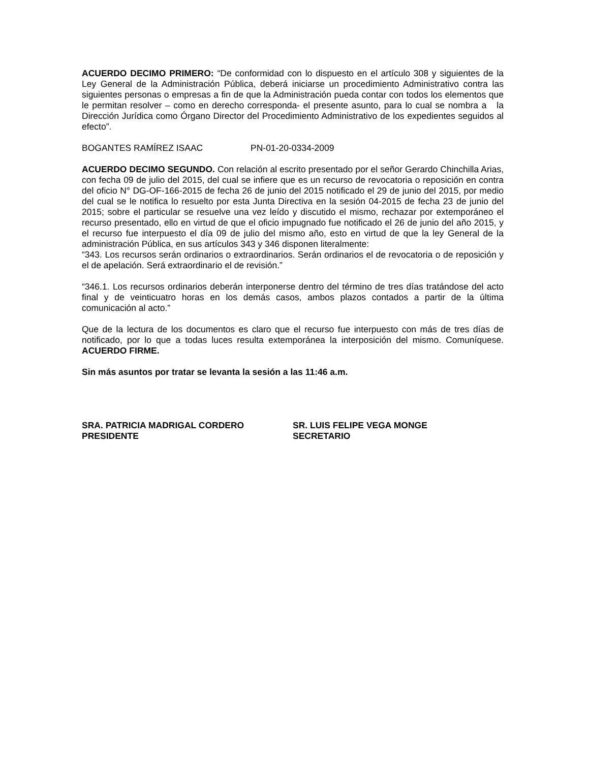ACUERDO DECIMO PRIMERO: “De conformidad con lo dispuesto en el artículo 308 y siguientes de la Ley General de la Administración Pública, deberá iniciarse un procedimiento Administrativo contra las siguientes personas o empresas a fin de que la Administración pueda contar con todos los elementos que le permitan resolver – como en derecho corresponda- el presente asunto, para lo cual se nombra a la Dirección Jurídica como Órgano Director del Procedimiento Administrativo de los expedientes seguidos al efecto”.
BOGANTES RAMÍREZ ISAAC PN-01-20-0334-2009
ACUERDO DECIMO SEGUNDO. Con relación al escrito presentado por el señor Gerardo Chinchilla Arias, con fecha 09 de julio del 2015, del cual se infiere que es un recurso de revocatoria o reposición en contra del oficio N° DG-OF-166-2015 de fecha 26 de junio del 2015 notificado el 29 de junio del 2015, por medio del cual se le notifica lo resuelto por esta Junta Directiva en la sesión 04-2015 de fecha 23 de junio del 2015; sobre el particular se resuelve una vez leído y discutido el mismo, rechazar por extemporáneo el recurso presentado, ello en virtud de que el oficio impugnado fue notificado el 26 de junio del año 2015, y el recurso fue interpuesto el día 09 de julio del mismo año, esto en virtud de que la ley General de la administración Pública, en sus artículos 343 y 346 disponen literalmente:
“343. Los recursos serán ordinarios o extraordinarios. Serán ordinarios el de revocatoria o de reposición y el de apelación. Será extraordinario el de revisión.”
“346.1. Los recursos ordinarios deberán interponerse dentro del término de tres días tratándose del acto final y de veinticuatro horas en los demás casos, ambos plazos contados a partir de la última comunicación al acto.”
Que de la lectura de los documentos es claro que el recurso fue interpuesto con más de tres días de notificado, por lo que a todas luces resulta extemporánea la interposición del mismo. Comuníquese. ACUERDO FIRME.
Sin más asuntos por tratar se levanta la sesión a las 11:46 a.m.
SRA. PATRICIA MADRIGAL CORDERO
PRESIDENTE
SR. LUIS FELIPE VEGA MONGE
SECRETARIO